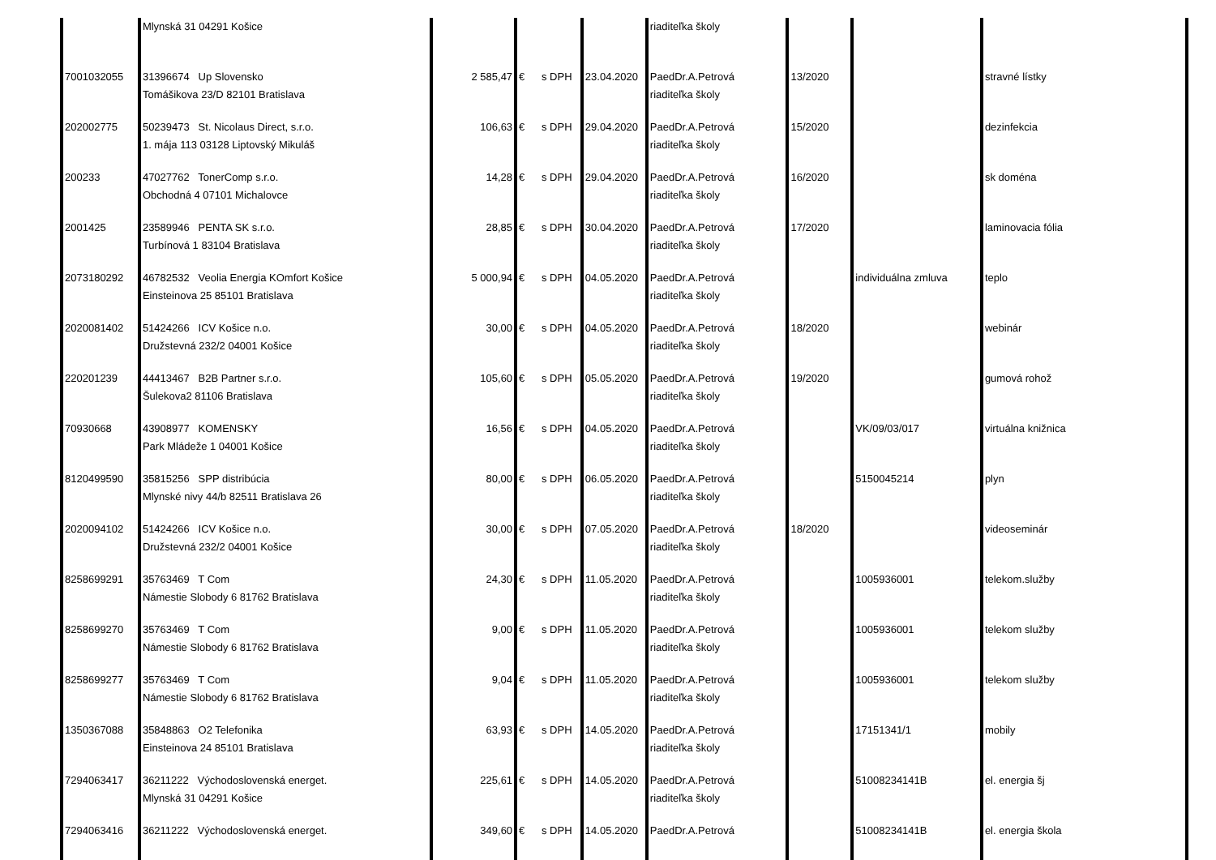| | Mlynská 31 04291 Košice | | | | | riaditeľka školy | | | |
| 7001032055 | 31396674 Up Slovensko Tomášikova 23/D 82101 Bratislava | 2 585,47 | € | s DPH | 23.04.2020 | PaedDr.A.Petrová riaditeľka školy | 13/2020 | | stravné lístky |
| 202002775 | 50239473 St. Nicolaus Direct, s.r.o. 1. mája 113 03128 Liptovský Mikuláš | 106,63 | € | s DPH | 29.04.2020 | PaedDr.A.Petrová riaditeľka školy | 15/2020 | | dezinfekcia |
| 200233 | 47027762 TonerComp s.r.o. Obchodná 4 07101 Michalovce | 14,28 | € | s DPH | 29.04.2020 | PaedDr.A.Petrová riaditeľka školy | 16/2020 | | sk doména |
| 2001425 | 23589946 PENTA SK s.r.o. Turbínová 1 83104 Bratislava | 28,85 | € | s DPH | 30.04.2020 | PaedDr.A.Petrová riaditeľka školy | 17/2020 | | laminovacia fólia |
| 2073180292 | 46782532 Veolia Energia KOmfort Košice Einsteinova 25 85101 Bratislava | 5 000,94 | € | s DPH | 04.05.2020 | PaedDr.A.Petrová riaditeľka školy | | individuálna zmluva | teplo |
| 2020081402 | 51424266 ICV Košice n.o. Družstevná 232/2 04001 Košice | 30,00 | € | s DPH | 04.05.2020 | PaedDr.A.Petrová riaditeľka školy | 18/2020 | | webinár |
| 220201239 | 44413467 B2B Partner s.r.o. Šulekova2 81106 Bratislava | 105,60 | € | s DPH | 05.05.2020 | PaedDr.A.Petrová riaditeľka školy | 19/2020 | | gumová rohož |
| 70930668 | 43908977 KOMENSKY Park Mládeže 1 04001 Košice | 16,56 | € | s DPH | 04.05.2020 | PaedDr.A.Petrová riaditeľka školy | | VK/09/03/017 | virtuálna knižnica |
| 8120499590 | 35815256 SPP distribúcia Mlynské nivy 44/b 82511 Bratislava 26 | 80,00 | € | s DPH | 06.05.2020 | PaedDr.A.Petrová riaditeľka školy | | 5150045214 | plyn |
| 2020094102 | 51424266 ICV Košice n.o. Družstevná 232/2 04001 Košice | 30,00 | € | s DPH | 07.05.2020 | PaedDr.A.Petrová riaditeľka školy | 18/2020 | | videoseminár |
| 8258699291 | 35763469 T Com Námestie Slobody 6 81762 Bratislava | 24,30 | € | s DPH | 11.05.2020 | PaedDr.A.Petrová riaditeľka školy | | 1005936001 | telekom.služby |
| 8258699270 | 35763469 T Com Námestie Slobody 6 81762 Bratislava | 9,00 | € | s DPH | 11.05.2020 | PaedDr.A.Petrová riaditeľka školy | | 1005936001 | telekom služby |
| 8258699277 | 35763469 T Com Námestie Slobody 6 81762 Bratislava | 9,04 | € | s DPH | 11.05.2020 | PaedDr.A.Petrová riaditeľka školy | | 1005936001 | telekom služby |
| 1350367088 | 35848863 O2 Telefonika Einsteinova 24 85101 Bratislava | 63,93 | € | s DPH | 14.05.2020 | PaedDr.A.Petrová riaditeľka školy | | 17151341/1 | mobily |
| 7294063417 | 36211222 Východoslovenská energet. Mlynská 31 04291 Košice | 225,61 | € | s DPH | 14.05.2020 | PaedDr.A.Petrová riaditeľka školy | | 51008234141B | el. energia šj |
| 7294063416 | 36211222 Východoslovenská energet. | 349,60 | € | s DPH | 14.05.2020 | PaedDr.A.Petrová | | 51008234141B | el. energia škola |